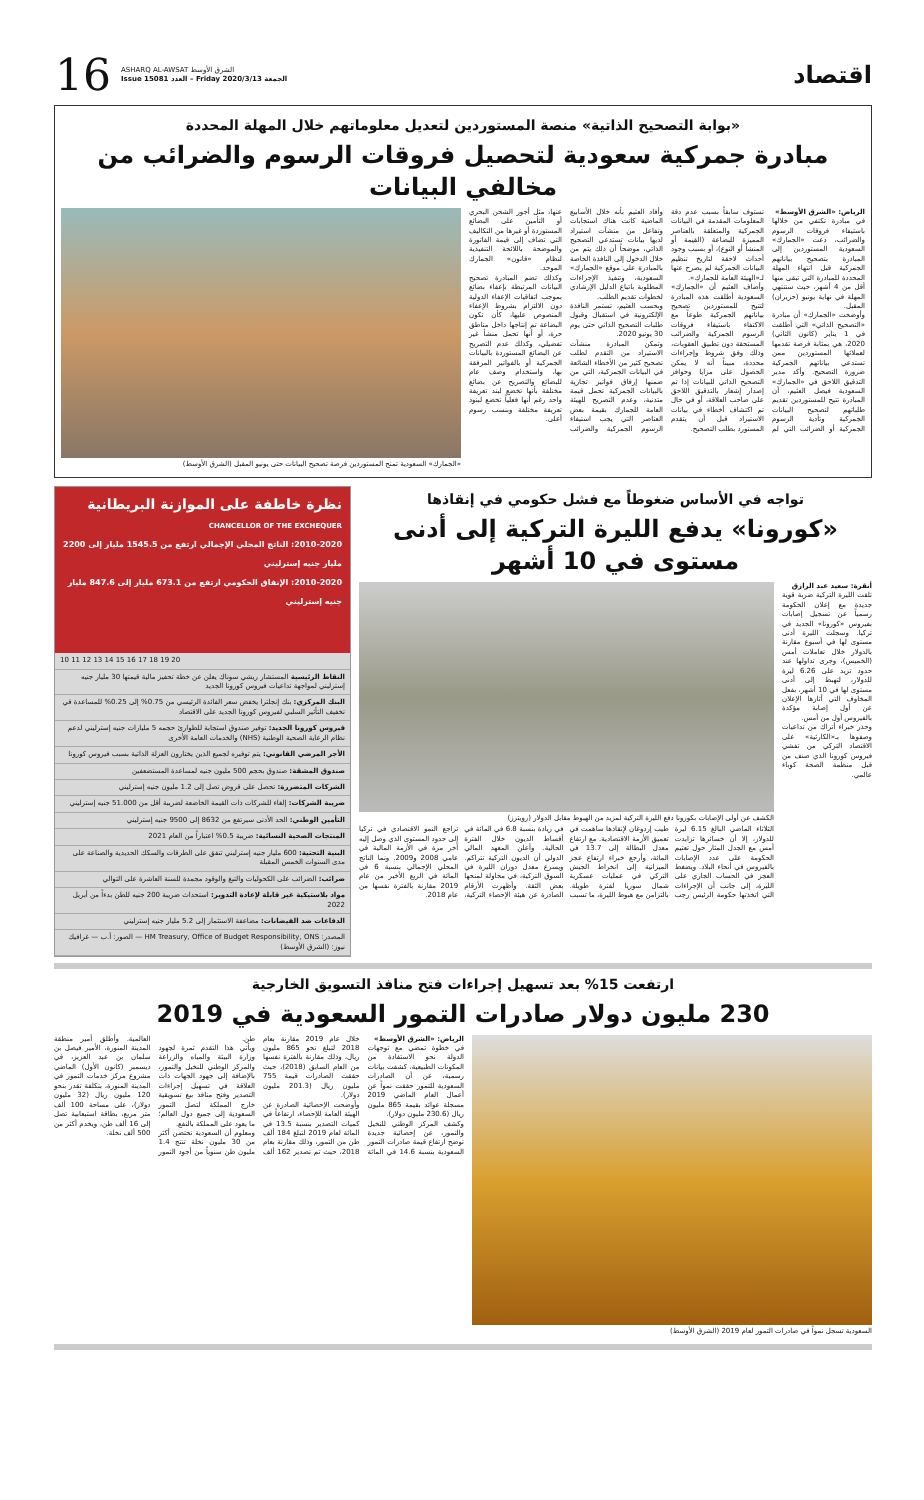اقتصاد
16
ASHARQ AL-AWSAT الشرق الأوسط
Issue 15081 العدد – Friday 2020/3/13 الجمعة
«بوابة التصحيح الذاتية» منصة المستوردين لتعديل معلوماتهم خلال المهلة المحددة
مبادرة جمركية سعودية لتحصيل فروقات الرسوم والضرائب من مخالفي البيانات
الرياض: «الشرق الأوسط»
في مبادرة تكتفي من خلالها باستيفاء فروقات الرسوم والضرائب، دعت «الجمارك» السعودية المستوردين إلى المبادرة بتصحيح بياناتهم الجمركية قبل انتهاء المهلة المحددة للمبادرة التي تبقى منها أقل من 4 أشهر، حيث ستنتهي المهلة في نهاية يونيو (حزيران) المقبل.
وأوضحت «الجمارك» أن مبادرة «التصحيح الذاتي» التي أطلقت في 1 يناير (كانون الثاني) 2020، هي بمثابة فرصة تقدمها لعملائها المستوردين ممن تستدعي بياناتهم الجمركية ضرورة التصحيح. وأكد مدير التدقيق اللاحق في «الجمارك» السعودية فيصل العثيم، أن المبادرة تتيح للمستوردين تقديم طلباتهم لتصحيح البيانات الجمركية وتأدية الرسوم الجمركية أو الضرائب التي لم تستوف سابقاً بسبب عدم دقة المعلومات المقدمة في البيانات الجمركية والمتعلقة بالعناصر المميزة للبضاعة (القيمة أو المنشأ أو النوع)، أو بسبب وجود أحداث لاحقة لتاريخ تنظيم البيانات الجمركية لم يصرح عنها لـ«الهيئة العامة للجمارك».
وأضاف العثيم أن «الجمارك» السعودية أطلقت هذه المبادرة لتتيح للمستوردين تصحيح بياناتهم الجمركية طوعاً مع الاكتفاء باستيفاء فروقات الرسوم الجمركية والضرائب المستحقة دون تطبيق العقوبات، وذلك وفق شروط وإجراءات محددة، مبيناً أنه لا يمكن الحصول على مزايا وحوافز التصحيح الذاتي للبيانات إذا تم إصدار إشعار بالتدقيق اللاحق على صاحب العلاقة، أو في حال تم اكتشاف أخطاء في بيانات الاستيراد قبل أن يتقدم المستورد بطلب التصحيح.
وأفاد العثيم بأنه خلال الأسابيع الماضية كانت هناك استجابات وتفاعل من منشآت استيراد لديها بيانات تستدعي التصحيح الذاتي، موضحاً أن ذلك يتم من خلال الدخول إلى النافذة الخاصة بالمبادرة على موقع «الجمارك» السعودية، وتنفيذ الإجراءات المطلوبة باتباع الدليل الإرشادي لخطوات تقديم الطلب.
وبحسب العثيم، تستمر النافذة الإلكترونية في استقبال وقبول طلبات التصحيح الذاتي حتى يوم 30 يونيو 2020.
وتمكن المبادرة منشآت الاستيراد من التقدم لطلب تصحيح كثير من الأخطاء الشائعة في البيانات الجمركية، التي من ضمنها إرفاق فواتير تجارية بالبيانات الجمركية تحمل قيمة متدنية، وعدم التصريح للهيئة العامة للجمارك بقيمة بعض العناصر التي يجب استيفاء الرسوم الجمركية والضرائب عنها، مثل أجور الشحن البحري أو التأمين على البضائع المستوردة أو غيرها من التكاليف التي تضاف إلى قيمة الفاتورة والموضحة باللائحة التنفيذية لنظام «قانون» الجمارك الموحد.
وكذلك تضم المبادرة تصحيح البيانات المرتبطة بإعفاء بضائع بموجب اتفاقيات الإعفاء الدولية دون الالتزام بشروط الإعفاء المنصوص عليها، كأن تكون البضاعة تم إنتاجها داخل مناطق حرة، أو أنها تحمل منشأ غير تفضيلي، وكذلك عدم التصريح عن البضائع المستوردة بالبيانات الجمركية أو بالفواتير المرفقة بها، واستخدام وصف عام للبضائع والتصريح عن بضائع مختلفة بأنها تخضع لبند تعريفة واحد رغم أنها فعلياً تخضع لبنود تعريفة مختلفة وبنسب رسوم أعلى.
«الجمارك» السعودية تمنح المستوردين فرصة تصحيح البيانات حتى يونيو المقبل (الشرق الأوسط)
تواجه في الأساس ضغوطاً مع فشل حكومي في إنقاذها
«كورونا» يدفع الليرة التركية إلى أدنى مستوى في 10 أشهر
أنقرة: سعيد عبد الرازق
تلقت الليرة التركية ضربة قوية جديدة مع إعلان الحكومة رسمياً عن تسجيل إصابات بفيروس «كورونا» الجديد في تركيا. وسجلت الليرة أدنى مستوى لها في أسبوع مقارنة بالدولار خلال تعاملات أمس (الخميس)، وجرى تداولها عند حدود تزيد على 6.26 ليرة للدولار، لتهبط إلى أدنى مستوى لها في 10 أشهر، بفعل المخاوف التي أثارها الإعلان عن أول إصابة مؤكدة بالفيروس أول من أمس.
وحذر خبراء أتراك من تداعيات وصفوها بـ«الكارثية» على الاقتصاد التركي من تفشي فيروس كورونا الذي صنف من قبل منظمة الصحة كوباء عالمي.
الكشف عن أولى الإصابات بكورونا دفع الليرة التركية لمزيد من الهبوط مقابل الدولار (رويترز)
الثلاثاء الماضي البالغ 6.15 ليرة للدولار، إلا أن خسائرها تزايدت أمس مع الجدل المثار حول تعتيم الحكومة على عدد الإصابات بالفيروس في أنحاء البلاد. ويضغط العجز في الحساب الجاري على الليرة، إلى جانب أن الإجراءات التي اتخذتها حكومة الرئيس رجب طيب إردوغان لإنقاذها ساهمت في تعميق الأزمة الاقتصادية. مع ارتفاع معدل البطالة إلى 13.7 في المائة، وأرجع خبراء ارتفاع عجز الميزانية إلى انخراط الجيش التركي في عمليات عسكرية شمال سوريا لفترة طويلة. بالتزامن مع هبوط الليرة، ما تسبب في زيادة بنسبة 6.8 في المائة في أقساط الديون خلال الفترة الحالية. وأعلن المعهد المالي الدولي أن الديون التركية تتراكم. ويسرع معدل دوران الليرة في السوق التركية، في محاولة لمنحها بعض الثقة. وأظهرت الأرقام الصادرة عن هيئة الإحصاء التركية، تراجع النمو الاقتصادي في تركيا إلى حدود المستوى الذي وصل إليه آخر مرة في الأزمة المالية في عامي 2008 و2009. ونما الناتج المحلي الإجمالي بنسبة 6 في المائة في الربع الأخير من عام 2019 مقارنة بالفترة نفسها من عام 2018.
نظرة خاطفة على الموازنة البريطانية
CHANCELLOR OF THE EXCHEQUER
2010-2020: الناتج المحلي الإجمالي ارتفع من 1545.5 مليار إلى 2200 مليار جنيه إسترليني
2010-2020: الإنفاق الحكومي ارتفع من 673.1 مليار إلى 847.6 مليار جنيه إسترليني
10 11 12 13 14 15 16 17 18 19 20
النقاط الرئيسية المستشار ريشي سوناك يعلن عن خطة تحفيز مالية قيمتها 30 مليار جنيه إسترليني لمواجهة تداعيات فيروس كورونا الجديد
البنك المركزي: بنك إنجلترا يخفض سعر الفائدة الرئيسي من 0.75% إلى 0.25% للمساعدة في تخفيف التأثير السلبي لفيروس كورونا الجديد على الاقتصاد
فيروس كورونا الجديد: توفير صندوق استجابة للطوارئ حجمه 5 مليارات جنيه إسترليني لدعم نظام الرعاية الصحية الوطنية (NHS) والخدمات العامة الأخرى
الأجر المرضي القانوني: يتم توفيره لجميع الذين يختارون العزلة الذاتية بسبب فيروس كورونا
صندوق المشقة: صندوق بحجم 500 مليون جنيه لمساعدة المستضعفين
الشركات المتضررة: تحصل على قروض تصل إلى 1.2 مليون جنيه إسترليني
ضريبة الشركات: إلغاء للشركات ذات القيمة الخاضعة لضريبة أقل من 51.000 جنيه إسترليني
التأمين الوطني: الحد الأدنى سيرتفع من 8632 إلى 9500 جنيه إسترليني
المنتجات الصحية النسائية: ضريبة 0.5% اعتباراً من العام 2021
البنية التحتية: 600 مليار جنيه إسترليني تنفق على الطرقات والسكك الحديدية والصناعة على مدى السنوات الخمس المقبلة
ضرائب: الضرائب على الكحوليات والتبغ والوقود مجمدة للسنة العاشرة على التوالي
مواد بلاستيكية غير قابلة لإعادة التدوير: استحداث ضريبة 200 جنيه للطن بدءاً من أبريل 2022
الدفاعات ضد الفيضانات: مضاعفة الاستثمار إلى 5.2 مليار جنيه إسترليني
المصدر: HM Treasury, Office of Budget Responsibility, ONS — الصور: أ.ب — غرافيك نيوز: (الشرق الأوسط)
ارتفعت 15% بعد تسهيل إجراءات فتح منافذ التسويق الخارجية
230 مليون دولار صادرات التمور السعودية في 2019
السعودية تسجل نمواً في صادرات التمور لعام 2019 (الشرق الأوسط) الرياض: «الشرق الأوسط»
في خطوة تمضي مع توجهات الدولة نحو الاستفادة من المكونات الطبيعية، كشفت بيانات رسمية، عن أن الصادرات السعودية للتمور حققت نمواً عن أعمال العام الماضي 2019 مسجلة عوائد بقيمة 865 مليون ريال (230.6 مليون دولار).
وكشف المركز الوطني للنخيل والتمور، عن إحصائية جديدة توضح ارتفاع قيمة صادرات التمور السعودية بنسبة 14.6 في المائة خلال عام 2019 مقارنة بعام 2018 لتبلغ نحو 865 مليون ريال، وذلك مقارنة بالفترة نفسها من العام السابق (2018)، حيث حققت الصادرات قيمة 755 مليون ريال (201.3 مليون دولار).
وأوضحت الإحصائية الصادرة عن الهيئة العامة للإحصاء، ارتفاعاً في كميات التصدير بنسبة 13.5 في المائة لعام 2019 لتبلغ 184 ألف طن من التمور، وذلك مقارنة بعام 2018، حيث تم تصدير 162 ألف طن.
ويأتي هذا التقدم ثمرة لجهود وزارة البيئة والمياه والزراعة والمركز الوطني للنخيل والتمور، بالإضافة إلى جهود الجهات ذات العلاقة في تسهيل إجراءات التصدير وفتح منافذ بيع تسويقية خارج المملكة لتصل التمور السعودية إلى جميع دول العالم؛ ما يعود على المملكة بالنفع.
ومعلوم أن السعودية تحتضن أكثر من 30 مليون نخلة تنتج 1.4 مليون طن سنوياً من أجود التمور العالمية. وأطلق أمير منطقة المدينة المنورة، الأمير فيصل بن سلمان بن عبد العزيز، في ديسمبر (كانون الأول) الماضي مشروع مركز خدمات التمور في المدينة المنورة، بتكلفة تقدر بنحو 120 مليون ريال (32 مليون دولار)، على مساحة 100 ألف متر مربع، بطاقة استيعابية تصل إلى 16 ألف طن، ويخدم أكثر من 500 ألف نخلة.